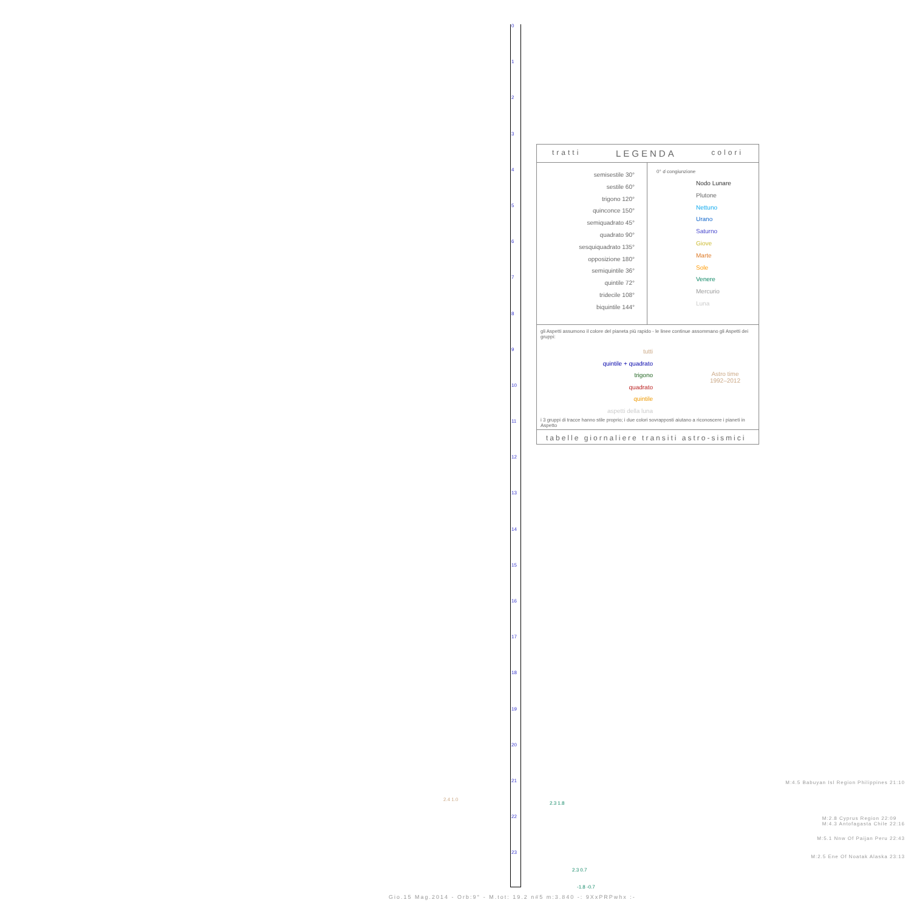0
1
2
3
4
5
6
7
8
9
10
11
12
13
14
15
16
17
18
19
20
21
22
23
tratti LEGENDA colori
semisestile 30°
sestile 60°
trigono 120°
quinconce 150°
semiquadrato 45°
quadrato 90°
sesquiquadrato 135°
opposizione 180°
semiquintile 36°
quintile 72°
tridecile 108°
biquintile 144°
0° ☌ congiunzione
Nodo Lunare
Plutone
Nettuno
Urano
Saturno
Giove
Marte
Sole
Venere
Mercurio
Luna
gli Aspetti assumono il colore del pianeta più rapido - le linee continue assommano gli Aspetti dei gruppi:
tutti
quintile + quadrato
trigono
quadrato
quintile
aspetti della luna
Astro time
1992–2012
i 3 gruppi di tracce hanno stile proprio; i due colori sovrapposti aiutano a riconoscere i pianeti in Aspetto
tabelle giornaliere transiti astro-sismici
M:4.5 Babuyan Isl Region Philippines 21:10
M:2.8 Cyprus Region 22:09
M:4.3 Antofagasta Chile 22:16
M:5.1 Nnw Of Paijan Peru 22:43
M:2.5 Ene Of Noatak Alaska 23:13
2.4 1.0
2.3 1.8
2.3 0.7
-1.8 -0.7
Gio.15 Mag.2014 - Orb:9° - M.tot: 19.2 n#5 m:3.840 -: 9XxPRPwhx :-